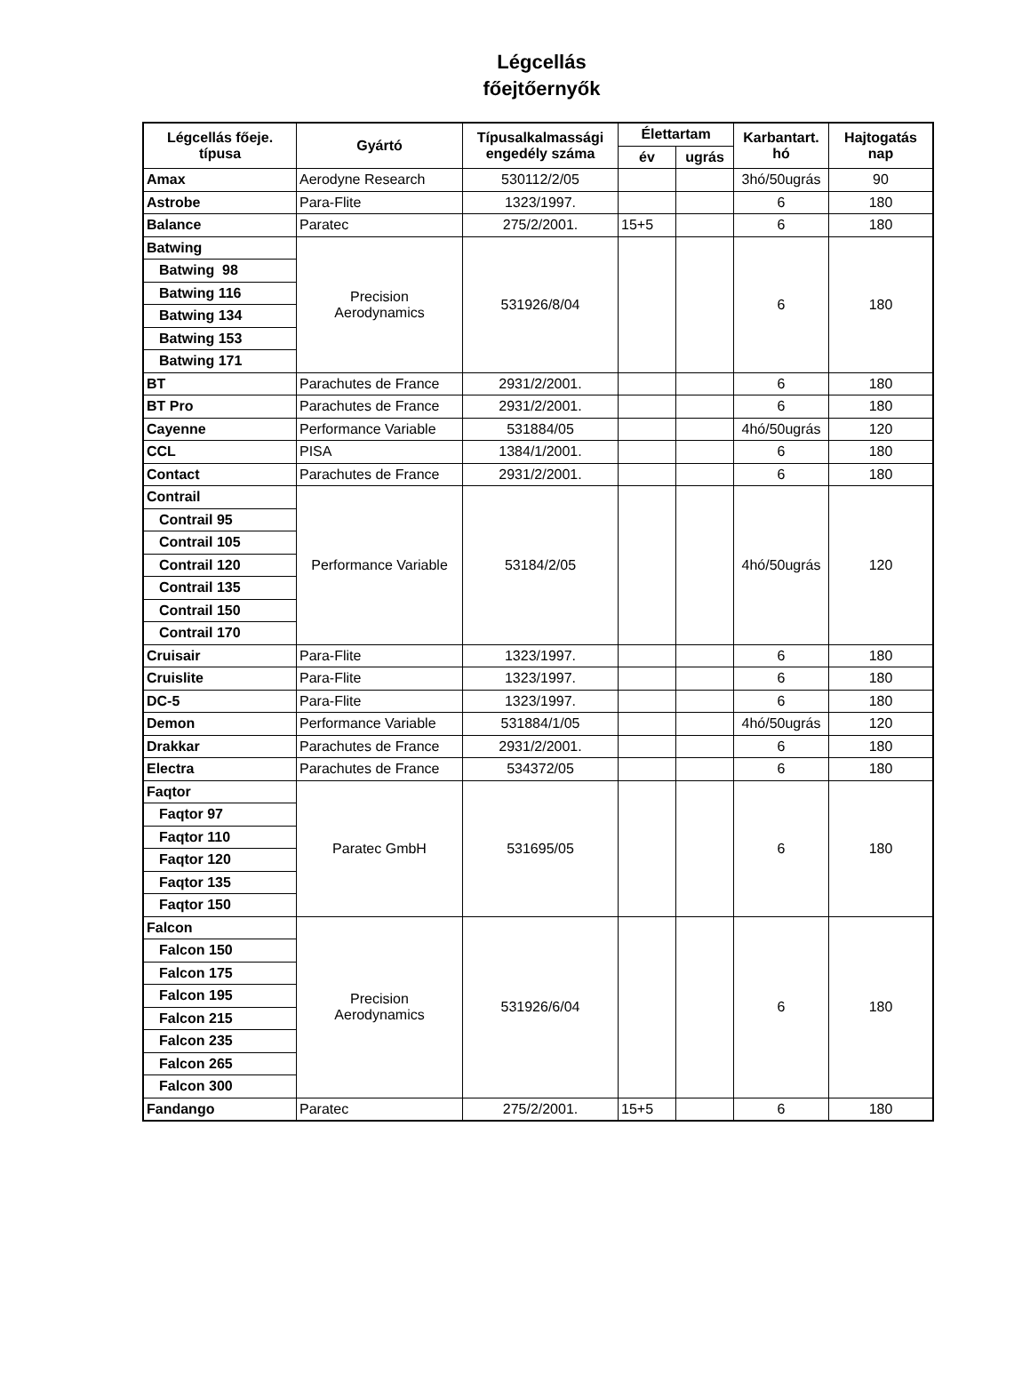Légcellás
főejtőernyők
| Légcellás főeje. típusa | Gyártó | Típusalkalmassági engedély száma | Élettartam | | Karbantart. hó | Hajtogatás nap |
| --- | --- | --- | --- | --- | --- | --- |
| | | | év | ugrás | | |
| Amax | Aerodyne Research | 530112/2/05 | | | 3hó/50ugrás | 90 |
| Astrobe | Para-Flite | 1323/1997. | | | 6 | 180 |
| Balance | Paratec | 275/2/2001. | 15+5 | | 6 | 180 |
| Batwing | Precision Aerodynamics | 531926/8/04 | | | 6 | 180 |
| Batwing 98 | | | | | | |
| Batwing 116 | | | | | | |
| Batwing 134 | | | | | | |
| Batwing 153 | | | | | | |
| Batwing 171 | | | | | | |
| BT | Parachutes de France | 2931/2/2001. | | | 6 | 180 |
| BT Pro | Parachutes de France | 2931/2/2001. | | | 6 | 180 |
| Cayenne | Performance Variable | 531884/05 | | | 4hó/50ugrás | 120 |
| CCL | PISA | 1384/1/2001. | | | 6 | 180 |
| Contact | Parachutes de France | 2931/2/2001. | | | 6 | 180 |
| Contrail | Performance Variable | 53184/2/05 | | | 4hó/50ugrás | 120 |
| Contrail 95 | | | | | | |
| Contrail 105 | | | | | | |
| Contrail 120 | | | | | | |
| Contrail 135 | | | | | | |
| Contrail 150 | | | | | | |
| Contrail 170 | | | | | | |
| Cruisair | Para-Flite | 1323/1997. | | | 6 | 180 |
| Cruislite | Para-Flite | 1323/1997. | | | 6 | 180 |
| DC-5 | Para-Flite | 1323/1997. | | | 6 | 180 |
| Demon | Performance Variable | 531884/1/05 | | | 4hó/50ugrás | 120 |
| Drakkar | Parachutes de France | 2931/2/2001. | | | 6 | 180 |
| Electra | Parachutes de France | 534372/05 | | | 6 | 180 |
| Faqtor | Paratec GmbH | 531695/05 | | | 6 | 180 |
| Faqtor 97 | | | | | | |
| Faqtor 110 | | | | | | |
| Faqtor 120 | | | | | | |
| Faqtor 135 | | | | | | |
| Faqtor 150 | | | | | | |
| Falcon | Precision Aerodynamics | 531926/6/04 | | | 6 | 180 |
| Falcon 150 | | | | | | |
| Falcon 175 | | | | | | |
| Falcon 195 | | | | | | |
| Falcon 215 | | | | | | |
| Falcon 235 | | | | | | |
| Falcon 265 | | | | | | |
| Falcon 300 | | | | | | |
| Fandango | Paratec | 275/2/2001. | 15+5 | | 6 | 180 |